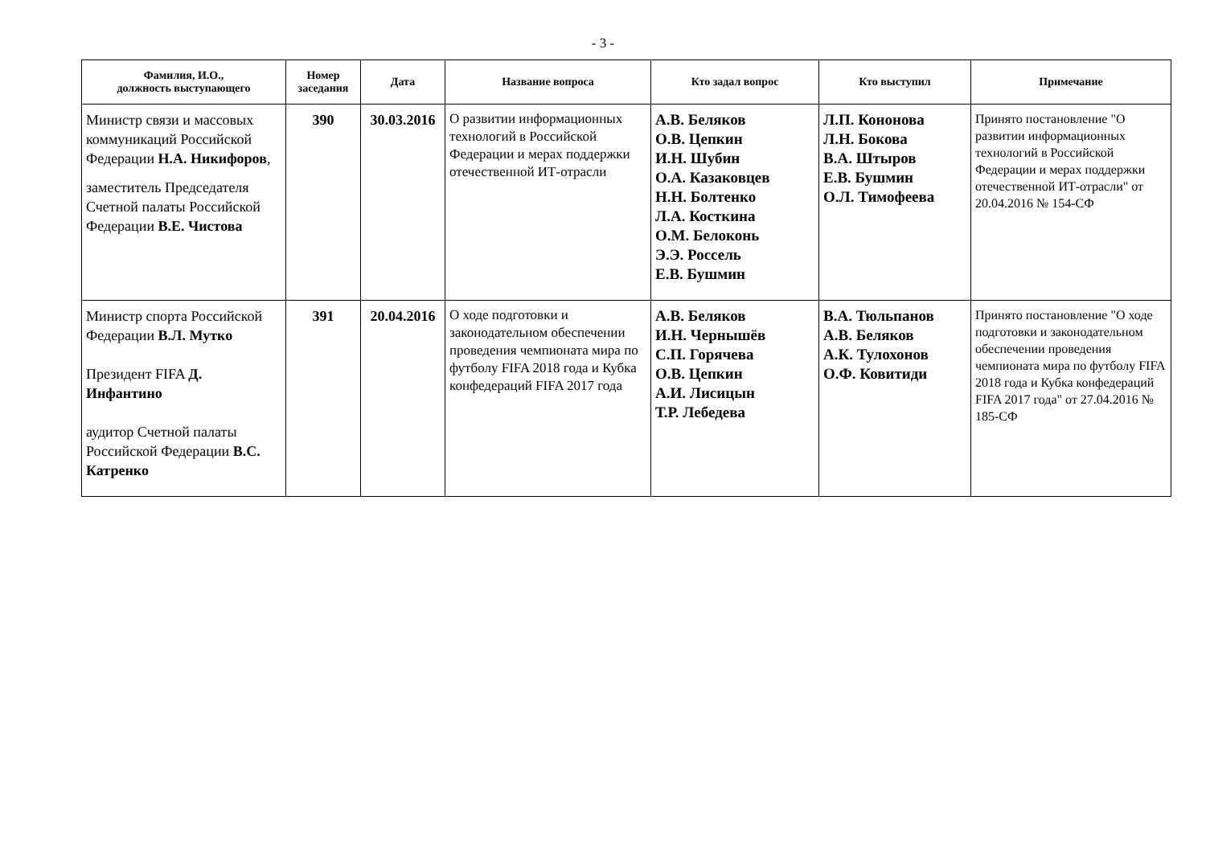- 3 -
| Фамилия, И.О., должность выступающего | Номер заседания | Дата | Название вопроса | Кто задал вопрос | Кто выступил | Примечание |
| --- | --- | --- | --- | --- | --- | --- |
| Министр связи и массовых коммуникаций Российской Федерации Н.А. Никифоров , заместитель Председателя Счетной палаты Российской Федерации В.Е. Чистова | 390 | 30.03.2016 | О развитии информационных технологий в Российской Федерации и мерах поддержки отечественной ИТ-отрасли | А.В. Беляков О.В. Цепкин И.Н. Шубин О.А. Казаковцев Н.Н. Болтенко Л.А. Косткина О.М. Белоконь Э.Э. Россель Е.В. Бушмин | Л.П. Кононова Л.Н. Бокова В.А. Штыров Е.В. Бушмин О.Л. Тимофеева | Принято постановление "О развитии информационных технологий в Российской Федерации и мерах поддержки отечественной ИТ-отрасли" от 20.04.2016 № 154-СФ |
| Министр спорта Российской Федерации В.Л. Мутко Президент FIFA Д. Инфантино аудитор Счетной палаты Российской Федерации В.С. Катренко | 391 | 20.04.2016 | О ходе подготовки и законодательном обеспечении проведения чемпионата мира по футболу FIFA 2018 года и Кубка конфедераций FIFA 2017 года | А.В. Беляков И.Н. Чернышёв С.П. Горячева О.В. Цепкин А.И. Лисицын Т.Р. Лебедева | В.А. Тюльпанов А.В. Беляков А.К. Тулохонов О.Ф. Ковитиди | Принято постановление "О ходе подготовки и законодательном обеспечении проведения чемпионата мира по футболу FIFA 2018 года и Кубка конфедераций FIFA 2017 года" от 27.04.2016 № 185-СФ |